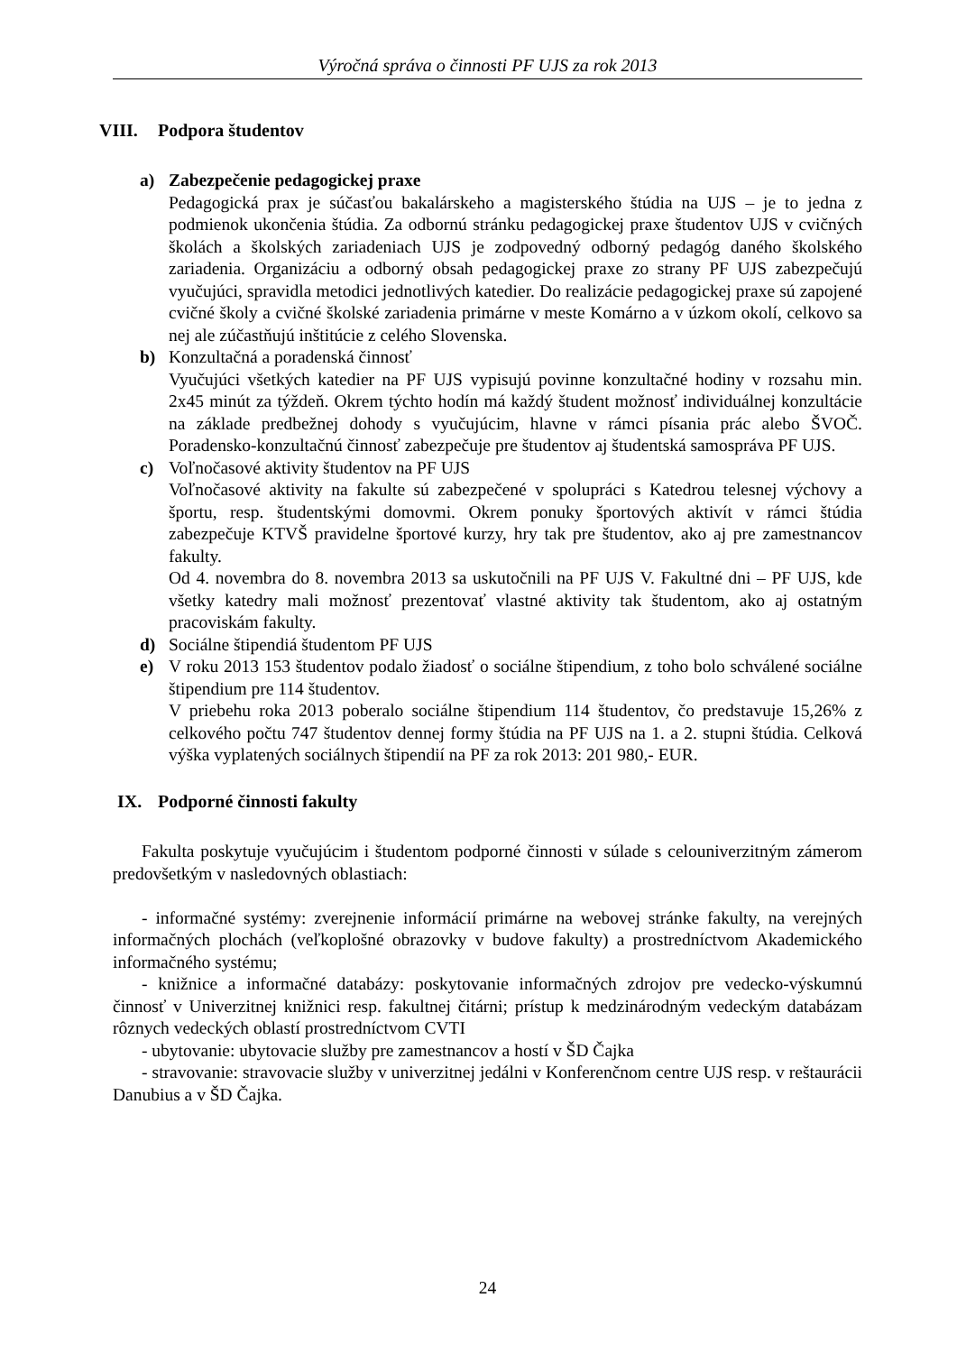Výročná správa o činnosti PF UJS za rok 2013
VIII. Podpora študentov
a) Zabezpečenie pedagogickej praxe
Pedagogická prax je súčasťou bakalárskeho a magisterského štúdia na UJS – je to jedna z podmienok ukončenia štúdia. Za odbornú stránku pedagogickej praxe študentov UJS v cvičných školách a školských zariadeniach UJS je zodpovedný odborný pedagóg daného školského zariadenia. Organizáciu a odborný obsah pedagogickej praxe zo strany PF UJS zabezpečujú vyučujúci, spravidla metodici jednotlivých katedier. Do realizácie pedagogickej praxe sú zapojené cvičné školy a cvičné školské zariadenia primárne v meste Komárno a v úzkom okolí, celkovo sa nej ale zúčastňujú inštitúcie z celého Slovenska.
b) Konzultačná a poradenská činnosť
Vyučujúci všetkých katedier na PF UJS vypisujú povinne konzultačné hodiny v rozsahu min. 2x45 minút za týždeň. Okrem týchto hodín má každý študent možnosť individuálnej konzultácie na základe predbežnej dohody s vyučujúcim, hlavne v rámci písania prác alebo ŠVOČ. Poradensko-konzultačnú činnosť zabezpečuje pre študentov aj študentská samospráva PF UJS.
c) Voľnočasové aktivity študentov na PF UJS
Voľnočasové aktivity na fakulte sú zabezpečené v spolupráci s Katedrou telesnej výchovy a športu, resp. študentskými domovmi. Okrem ponuky športových aktivít v rámci štúdia zabezpečuje KTVŠ pravidelne športové kurzy, hry tak pre študentov, ako aj pre zamestnancov fakulty.
Od 4. novembra do 8. novembra 2013 sa uskutočnili na PF UJS V. Fakultné dni – PF UJS, kde všetky katedry mali možnosť prezentovať vlastné aktivity tak študentom, ako aj ostatným pracoviskám fakulty.
d) Sociálne štipendiá študentom PF UJS
e) V roku 2013 153 študentov podalo žiadosť o sociálne štipendium, z toho bolo schválené sociálne štipendium pre 114 študentov.
V priebehu roka 2013 poberalo sociálne štipendium 114 študentov, čo predstavuje 15,26% z celkového počtu 747 študentov dennej formy štúdia na PF UJS na 1. a 2. stupni štúdia. Celková výška vyplatených sociálnych štipendií na PF za rok 2013: 201 980,- EUR.
IX. Podporné činnosti fakulty
Fakulta poskytuje vyučujúcim i študentom podporné činnosti v súlade s celouniverzitným zámerom predovšetkým v nasledovných oblastiach:
- informačné systémy: zverejnenie informácií primárne na webovej stránke fakulty, na verejných informačných plochách (veľkoplošné obrazovky v budove fakulty) a prostredníctvom Akademického informačného systému;
- knižnice a informačné databázy: poskytovanie informačných zdrojov pre vedecko-výskumnú činnosť v Univerzitnej knižnici resp. fakultnej čitárni; prístup k medzinárodným vedeckým databázam rôznych vedeckých oblastí prostredníctvom CVTI
- ubytovanie: ubytovacie služby pre zamestnancov a hostí v ŠD Čajka
- stravovanie: stravovacie služby v univerzitnej jedálni v Konferenčnom centre UJS resp. v reštaurácii Danubius a v ŠD Čajka.
24